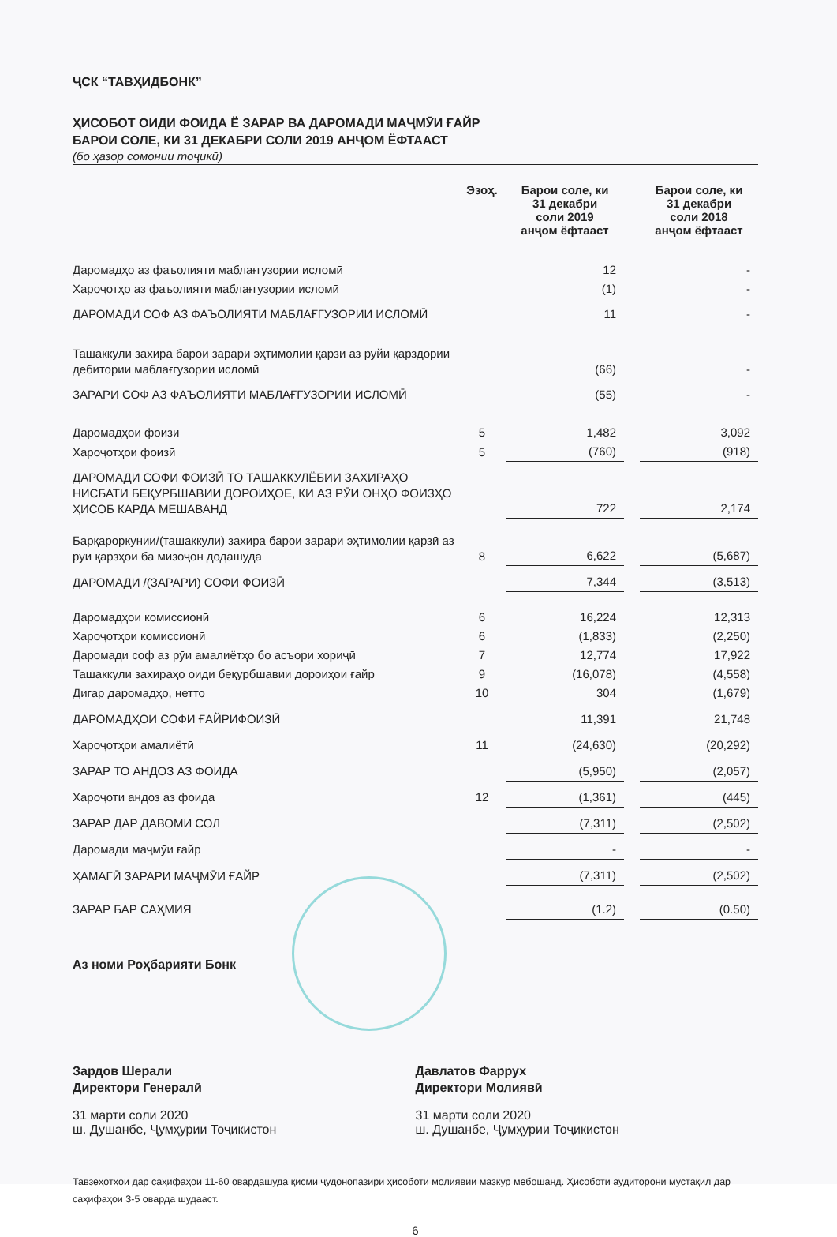ҶСК “ТАВҲИДБОНК”
ҲИСОБОТ ОИДИ ФОИДА Ё ЗАРАР ВА ДАРОМАДИ МАҶМӮИ ҒАЙР
БАРОИ СОЛЕ, КИ 31 ДЕКАБРИ СОЛИ 2019 АНҶОМ ЁФТААСТ
(бо ҳазор сомонии тоҷикӣ)
| | Эзоҳ. | Барои соле, ки 31 декабри соли 2019 анҷом ёфтааст | | Барои соле, ки 31 декабри соли 2018 анҷом ёфтааст |
| --- | --- | --- | --- | --- |
| Даромадҳо аз фаъолияти маблағгузории исломӣ | | 12 | | - |
| Хароҷотҳо аз фаъолияти маблағгузории исломӣ | | (1) | | - |
| ДАРОМАДИ СОФ АЗ ФАЪОЛИЯТИ МАБЛАҒГУЗОРИИ ИСЛОМӢ | | 11 | | - |
| Ташаккули захира барои зарари эҳтимолии қарзӣ аз руйи қарздории дебитории маблағгузории исломӣ | | (66) | | - |
| ЗАРАРИ СОФ АЗ ФАЪОЛИЯТИ МАБЛАҒГУЗОРИИ ИСЛОМӢ | | (55) | | - |
| Даромадҳои фоизӣ | 5 | 1,482 | | 3,092 |
| Хароҷотҳои фоизӣ | 5 | (760) | | (918) |
| ДАРОМАДИ СОФИ ФОИЗӢ ТО ТАШАККУЛЁБИИ ЗАХИРАҲО НИСБАТИ БЕҚУРБШАВИИ ДОРОИҲОЕ, КИ АЗ РӮИ ОНҲО ФОИЗҲО ҲИСОБ КАРДА МЕШАВАНД | | 722 | | 2,174 |
| Барқароркунии/(ташаккули) захира барои зарари эҳтимолии қарзӣ аз рӯи қарзҳои ба мизоҷон додашуда | 8 | 6,622 | | (5,687) |
| ДАРОМАДИ /(ЗАРАРИ) СОФИ ФОИЗӢ | | 7,344 | | (3,513) |
| Даромадҳои комиссионӣ | 6 | 16,224 | | 12,313 |
| Хароҷотҳои комиссионӣ | 6 | (1,833) | | (2,250) |
| Даромади соф аз рӯи амалиётҳо бо асъори хориҷӣ | 7 | 12,774 | | 17,922 |
| Ташаккули захираҳо оиди беқурбшавии дороиҳои ғайр | 9 | (16,078) | | (4,558) |
| Дигар даромадҳо, нетто | 10 | 304 | | (1,679) |
| ДАРОМАДҲОИ СОФИ ҒАЙРИФОИЗӢ | | 11,391 | | 21,748 |
| Хароҷотҳои амалиётӣ | 11 | (24,630) | | (20,292) |
| ЗАРАР ТО АНДОЗ АЗ ФОИДА | | (5,950) | | (2,057) |
| Хароҷоти андоз аз фоида | 12 | (1,361) | | (445) |
| ЗАРАР ДАР ДАВОМИ СОЛ | | (7,311) | | (2,502) |
| Даромади маҷмӯи ғайр | | - | | - |
| ҲАМАГӢ ЗАРАРИ МАҶМӮИ ҒАЙР | | (7,311) | | (2,502) |
| ЗАРАР БАР САҲМИЯ | | (1.2) | | (0.50) |
Аз номи Роҳбарияти Бонк
Зардов Шерали
Директори Генералӣ
31 марти соли 2020
ш. Душанбе, Ҷумҳурии Тоҷикистон
Давлатов Фаррух
Директори Молиявӣ
31 марти соли 2020
ш. Душанбе, Ҷумҳурии Тоҷикистон
Тавзеҳотҳои дар саҳифаҳои 11-60 овардашуда қисми ҷудонопазири ҳисоботи молиявии мазкур мебошанд. Ҳисоботи аудиторони мустақил дар саҳифаҳои 3-5 оварда шудааст.
6